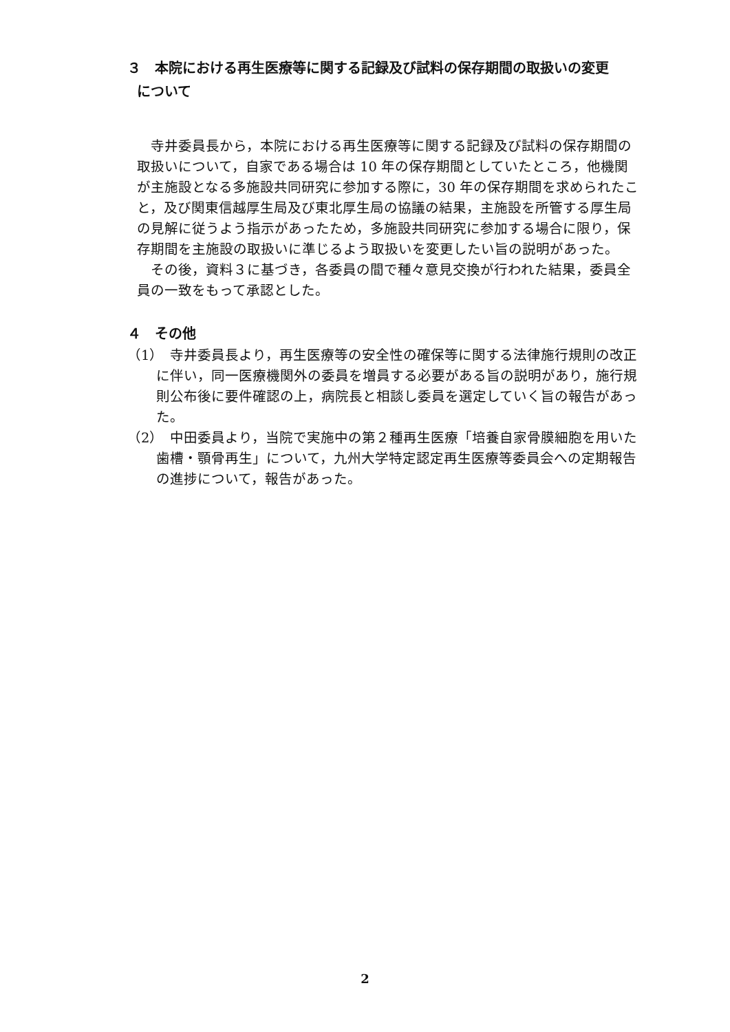３　本院における再生医療等に関する記録及び試料の保存期間の取扱いの変更
について
　寺井委員長から，本院における再生医療等に関する記録及び試料の保存期間の取扱いについて，自家である場合は 10 年の保存期間としていたところ，他機関が主施設となる多施設共同研究に参加する際に，30 年の保存期間を求められたこと，及び関東信越厚生局及び東北厚生局の協議の結果，主施設を所管する厚生局の見解に従うよう指示があったため，多施設共同研究に参加する場合に限り，保存期間を主施設の取扱いに準じるよう取扱いを変更したい旨の説明があった。
　その後，資料３に基づき，各委員の間で種々意見交換が行われた結果，委員全員の一致をもって承認とした。
４　その他
（1）　寺井委員長より，再生医療等の安全性の確保等に関する法律施行規則の改正に伴い，同一医療機関外の委員を増員する必要がある旨の説明があり，施行規則公布後に要件確認の上，病院長と相談し委員を選定していく旨の報告があった。
（2）　中田委員より，当院で実施中の第２種再生医療「培養自家骨膜細胞を用いた歯槽・顎骨再生」について，九州大学特定認定再生医療等委員会への定期報告の進捗について，報告があった。
2